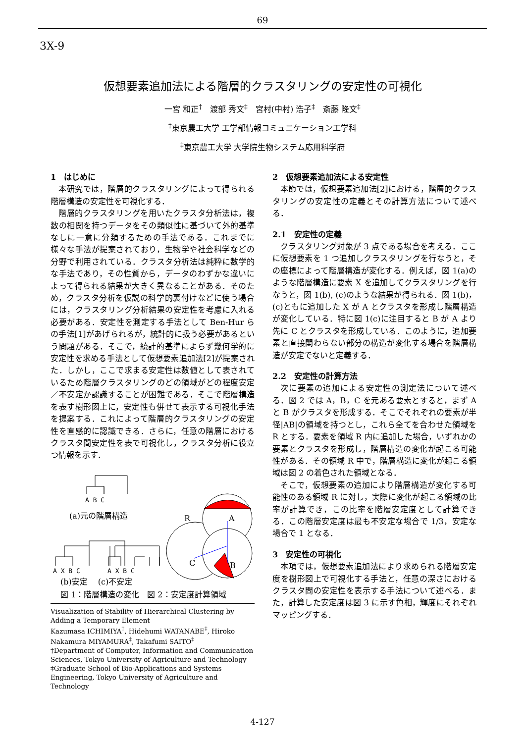69
3X-9
仮想要素追加法による階層的クラスタリングの安定性の可視化
一宮 和正<sup>†</sup>　渡部 秀文<sup>‡</sup>　宮村(中村) 浩子<sup>‡</sup>　斎藤 隆文<sup>‡</sup>
<sup>†</sup> 東京農工大学 工学部情報コミュニケーション工学科
<sup>‡</sup> 東京農工大学 大学院生物システム応用科学府
1　はじめに
本研究では，階層的クラスタリングによって得られる階層構造の安定性を可視化する．
階層的クラスタリングを用いたクラスタ分析法は，複数の相関を持つデータをその類似性に基づいて外的基準なしに一意に分類するための手法である．これまでに様々な手法が提案されており，生物学や社会科学などの分野で利用されている．クラスタ分析法は純粋に数学的な手法であり，その性質から，データのわずかな違いによって得られる結果が大きく異なることがある．そのため，クラスタ分析を仮説の科学的裏付けなどに使う場合には，クラスタリング分析結果の安定性を考慮に入れる必要がある．安定性を測定する手法として Ben-Hur らの手法[1]があげられるが，統計的に扱う必要があるという問題がある．そこで，統計的基準によらず幾何学的に安定性を求める手法として仮想要素追加法[2]が提案された．しかし，ここで求まる安定性は数値として表されているため階層クラスタリングのどの領域がどの程度安定／不安定か認識することが困難である．そこで階層構造を表す樹形図上に，安定性も併せて表示する可視化手法を提案する．これによって階層的クラスタリングの安定性を直感的に認識できる．さらに，任意の階層におけるクラスタ間安定性を表で可視化し，クラスタ分析に役立つ情報を示す．
A B C
A X B C
A X B C
(a)元の階層構造
(b)安定　 (c)不安定
R
A
C
B
図 1：階層構造の変化　図 2：安定度計算領域
Visualization of Stability of Hierarchical Clustering by Adding a Temporary Element
Kazumasa ICHIMIYA<sup>†</sup>, Hidehumi WATANABE<sup>‡</sup>, Hiroko Nakamura MIYAMURA<sup>‡</sup>, Takafumi SAITO<sup>‡</sup>
†Department of Computer, Information and Communication Sciences, Tokyo University of Agriculture and Technology
‡Graduate School of Bio-Applications and Systems Engineering, Tokyo University of Agriculture and Technology
2　仮想要素追加法による安定性
本節では，仮想要素追加法[2]における，階層的クラスタリングの安定性の定義とその計算方法について述べる．
2.1　安定性の定義
クラスタリング対象が 3 点である場合を考える．ここに仮想要素を 1 つ追加しクラスタリングを行なうと，その座標によって階層構造が変化する．例えば，図 1(a)のような階層構造に要素 X を追加してクラスタリングを行なうと，図 1(b), (c)のような結果が得られる．図 1(b)，(c)ともに追加した X が A とクラスタを形成し階層構造が変化している．特に図 1(c)に注目すると B が A より先に C とクラスタを形成している．このように，追加要素と直接関わらない部分の構造が変化する場合を階層構造が安定でないと定義する．
2.2　安定性の計算方法
次に要素の追加による安定性の測定法について述べる．図 2 では A，B，C を元ある要素とすると，まず A と B がクラスタを形成する．そこでそれぞれの要素が半径|AB|の領域を持つとし，これら全てを合わせた領域を R とする．要素を領域 R 内に追加した場合，いずれかの要素とクラスタを形成し，階層構造の変化が起こる可能性がある．その領域 R 中で，階層構造に変化が起こる領域は図 2 の着色された領域となる．
そこで，仮想要素の追加により階層構造が変化する可能性のある領域 R に対し，実際に変化が起こる領域の比率が計算でき，この比率を階層安定度として計算できる．この階層安定度は最も不安定な場合で 1/3，安定な場合で 1 となる．
3　安定性の可視化
本項では，仮想要素追加法により求められる階層安定度を樹形図上で可視化する手法と，任意の深さにおけるクラスタ間の安定性を表示する手法について述べる．また，計算した安定度は図 3 に示す色相，輝度にそれぞれマッピングする．
4-127